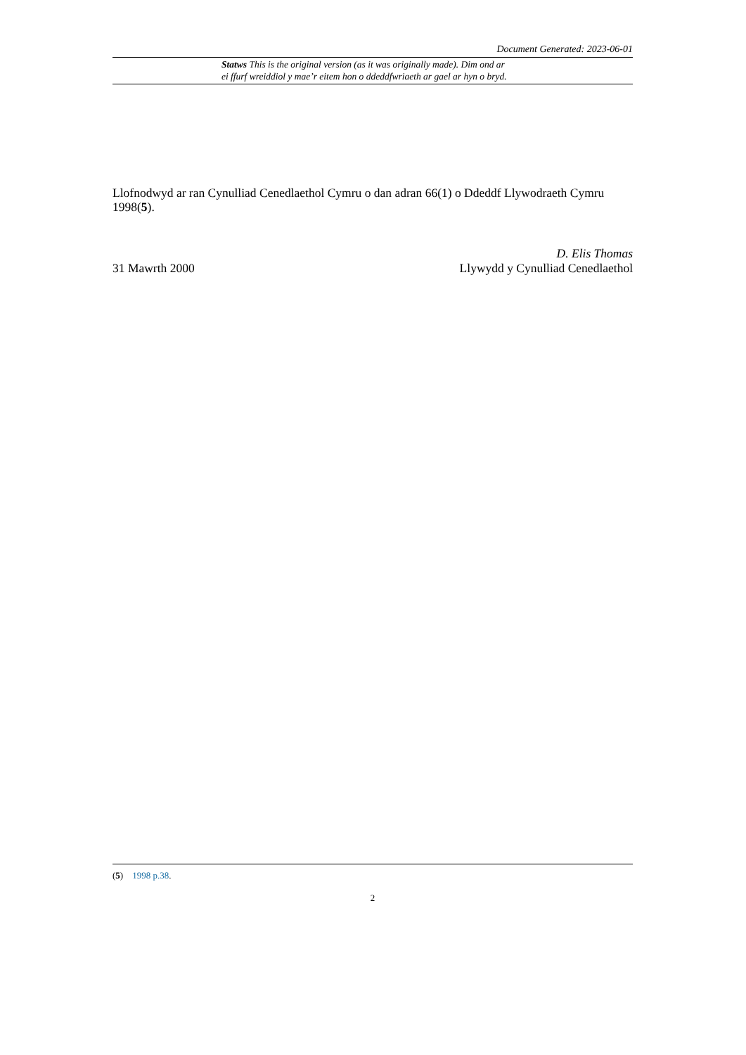Document Generated: 2023-06-01
Statws This is the original version (as it was originally made). Dim ond ar
ei ffurf wreiddiol y mae’r eitem hon o ddeddfwriaeth ar gael ar hyn o bryd.
Llofnodwyd ar ran Cynulliad Cenedlaethol Cymru o dan adran 66(1) o Ddeddf Llywodraeth Cymru 1998(5).
D. Elis Thomas
31 Mawrth 2000 Llywydd y Cynulliad Cenedlaethol
(5) 1998 p.38.
2